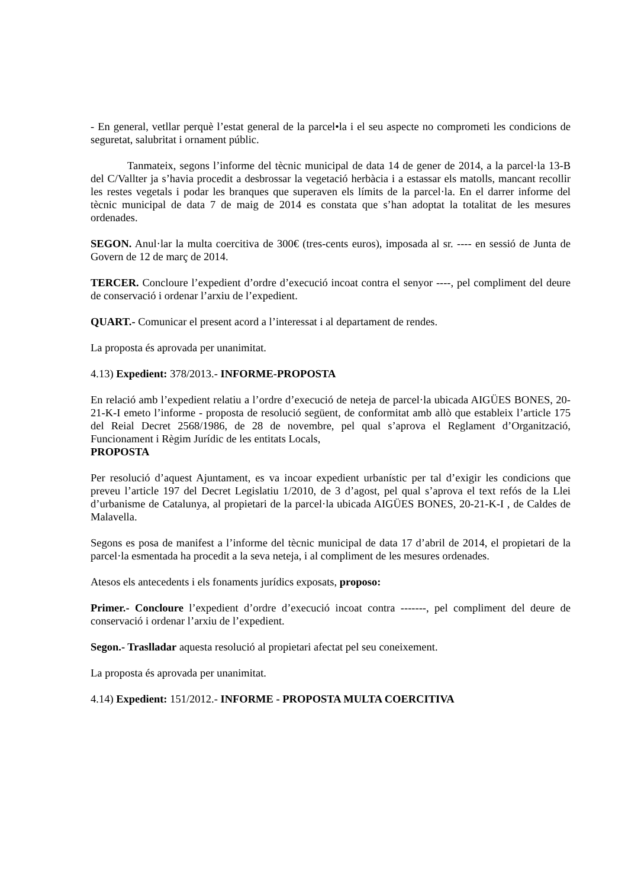- En general, vetllar perquè l’estat general de la parcel•la i el seu aspecte no comprometi les condicions de seguretat, salubritat i ornament públic.
Tanmateix, segons l’informe del tècnic municipal de data 14 de gener de 2014, a la parcel·la 13-B del C/Vallter ja s’havia procedit a desbrossar la vegetació herbàcia i a estassar els matolls, mancant recollir les restes vegetals i podar les branques que superaven els límits de la parcel·la. En el darrer informe del tècnic municipal de data 7 de maig de 2014 es constata que s’han adoptat la totalitat de les mesures ordenades.
SEGON. Anul·lar la multa coercitiva de 300€ (tres-cents euros), imposada al sr. ---- en sessió de Junta de Govern de 12 de març de 2014.
TERCER. Concloure l’expedient d’ordre d’execució incoat contra el senyor ----, pel compliment del deure de conservació i ordenar l’arxiu de l’expedient.
QUART.- Comunicar el present acord a l’interessat i al departament de rendes.
La proposta és aprovada per unanimitat.
4.13) Expedient: 378/2013.- INFORME-PROPOSTA
En relació amb l’expedient relatiu a l’ordre d’execució de neteja de parcel·la ubicada AIGÜES BONES, 20-21-K-I emeto l’informe - proposta de resolució següent, de conformitat amb allò que estableix l’article 175 del Reial Decret 2568/1986, de 28 de novembre, pel qual s’aprova el Reglament d’Organització, Funcionament i Règim Jurídic de les entitats Locals,
PROPOSTA
Per resolució d’aquest Ajuntament, es va incoar expedient urbanístic per tal d’exigir les condicions que preveu l’article 197 del Decret Legislatiu 1/2010, de 3 d’agost, pel qual s’aprova el text refós de la Llei d’urbanisme de Catalunya, al propietari de la parcel·la ubicada AIGÜES BONES, 20-21-K-I , de Caldes de Malavella.
Segons es posa de manifest a l’informe del tècnic municipal de data 17 d’abril de 2014, el propietari de la parcel·la esmentada ha procedit a la seva neteja, i al compliment de les mesures ordenades.
Atesos els antecedents i els fonaments jurídics exposats, proposo:
Primer.- Concloure l’expedient d’ordre d’execució incoat contra -------, pel compliment del deure de conservació i ordenar l’arxiu de l’expedient.
Segon.- Traslladar aquesta resolució al propietari afectat pel seu coneixement.
La proposta és aprovada per unanimitat.
4.14) Expedient: 151/2012.- INFORME - PROPOSTA MULTA COERCITIVA